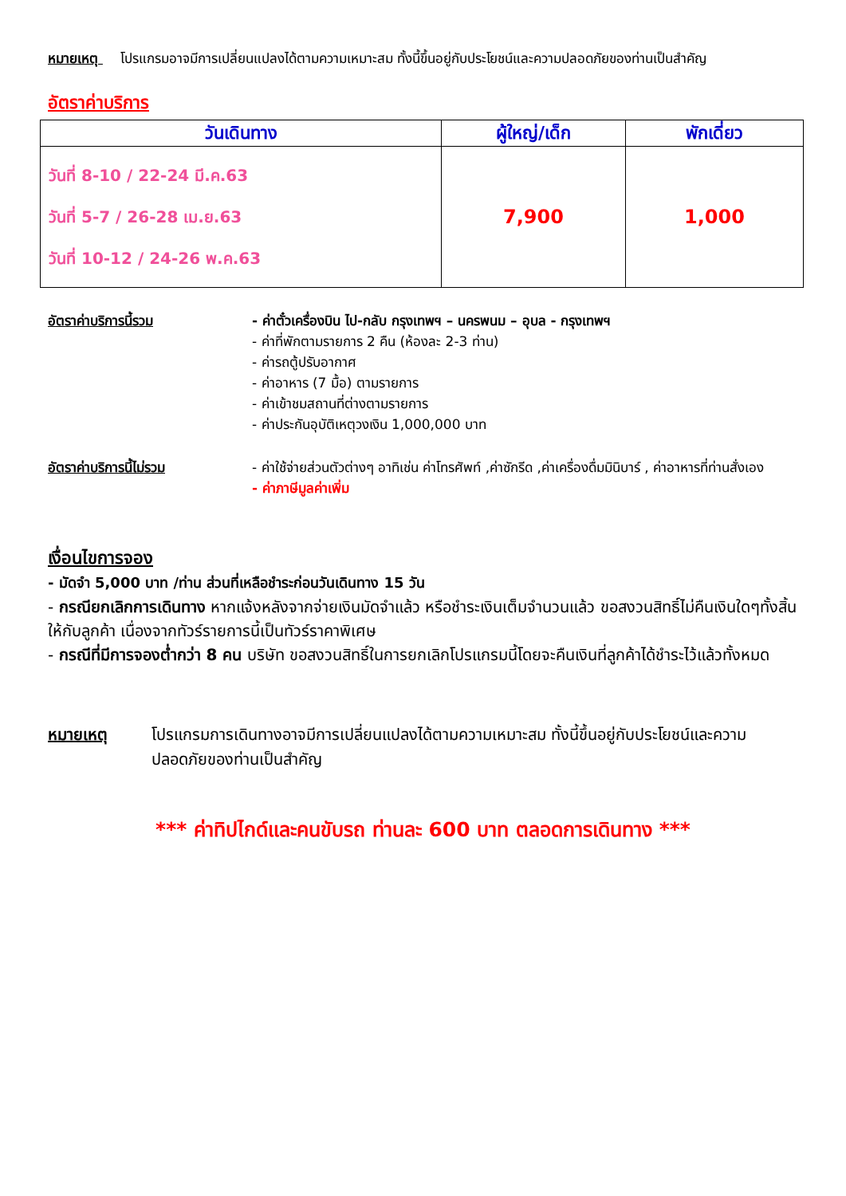หมายเหตุ โปรแกรมอาจมีการเปลี่ยนแปลงได้ตามความเหมาะสม ทั้งนี้ขึ้นอยู่กับประโยชน์และความปลอดภัยของท่านเป็นสำคัญ
อัตราค่าบริการ
| วันเดินทาง | ผู้ใหญ่/เด็ก | พักเดี่ยว |
| --- | --- | --- |
| วันที่ 8-10 / 22-24 มี.ค.63 วันที่ 5-7 / 26-28 เม.ย.63 วันที่ 10-12 / 24-26 พ.ค.63 | 7,900 | 1,000 |
อัตราค่าบริการนี้รวม - ค่าตั๋วเครื่องบิน ไป-กลับ กรุงเทพฯ – นครพนม – อุบล - กรุงเทพฯ
- ค่าที่พักตามรายการ 2 คืน (ห้องละ 2-3 ท่าน)
- ค่ารถตู้ปรับอากาศ
- ค่าอาหาร (7 มื้อ) ตามรายการ
- ค่าเข้าชมสถานที่ต่างตามรายการ
- ค่าประกันอุบัติเหตุวงเงิน 1,000,000 บาท
อัตราค่าบริการนี้ไม่รวม - ค่าใช้จ่ายส่วนตัวต่างๆ อาทิเช่น ค่าโทรศัพท์ ,ค่าซักรีด ,ค่าเครื่องดื่มมินิบาร์ , ค่าอาหารที่ท่านสั่งเอง
- ค่าภาษีมูลค่าเพิ่ม
เงื่อนไขการจอง
- มัดจำ 5,000 บาท /ท่าน ส่วนที่เหลือชำระก่อนวันเดินทาง 15 วัน
- กรณียกเลิกการเดินทาง หากแจ้งหลังจากจ่ายเงินมัดจำแล้ว หรือชำระเงินเต็มจำนวนแล้ว ขอสงวนสิทธิ์ไม่คืนเงินใดๆทั้งสิ้นให้กับลูกค้า เนื่องจากทัวร์รายการนี้เป็นทัวร์ราคาพิเศษ
- กรณีที่มีการจองต่ำกว่า 8 คน บริษัท ขอสงวนสิทธิ์ในการยกเลิกโปรแกรมนี้โดยจะคืนเงินที่ลูกค้าได้ชำระไว้แล้วทั้งหมด
หมายเหตุ โปรแกรมการเดินทางอาจมีการเปลี่ยนแปลงได้ตามความเหมาะสม ทั้งนี้ขึ้นอยู่กับประโยชน์และความปลอดภัยของท่านเป็นสำคัญ
*** ค่าทิปไกด์และคนขับรถ ท่านละ 600 บาท ตลอดการเดินทาง ***